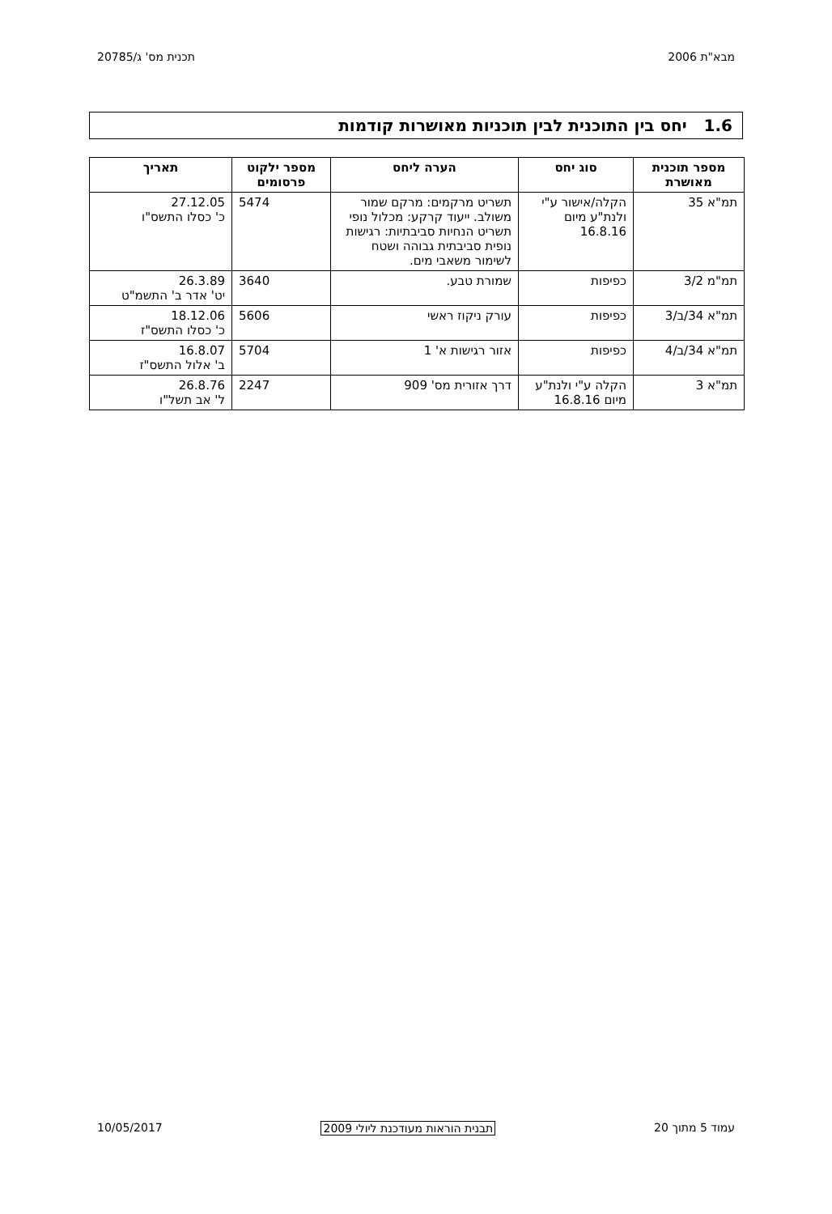מבא"ת 2006 תכנית מס' ג/20785
1.6 יחס בין התוכנית לבין תוכניות מאושרות קודמות
| מספר תוכנית מאושרת | סוג יחס | הערה ליחס | מספר ילקוט פרסומים | תאריך |
| --- | --- | --- | --- | --- |
| תמ"א 35 | הקלה/אישור ע"י ולנת"ע מיום 16.8.16 | תשריט מרקמים: מרקם שמור משולב. ייעוד קרקע: מכלול נופי תשריט הנחיות סביבתיות: רגישות נופית סביבתית גבוהה ושטח לשימור משאבי מים. | 5474 | 27.12.05 כ' כסלו התשס"ו |
| תמ"מ 3/2 | כפיפות | שמורת טבע. | 3640 | 26.3.89 יט' אדר ב' התשמ"ט |
| תמ"א 34/ב/3 | כפיפות | עורק ניקוז ראשי | 5606 | 18.12.06 כ' כסלו התשס"ז |
| תמ"א 34/ב/4 | כפיפות | אזור רגישות א' 1 | 5704 | 16.8.07 ב' אלול התשס"ז |
| תמ"א 3 | הקלה ע"י ולנת"ע מיום 16.8.16 | דרך אזורית מס' 909 | 2247 | 26.8.76 ל' אב תשל"ו |
עמוד 5 מתוך 20 תבנית הוראות מעודכנת ליולי 2009 10/05/2017